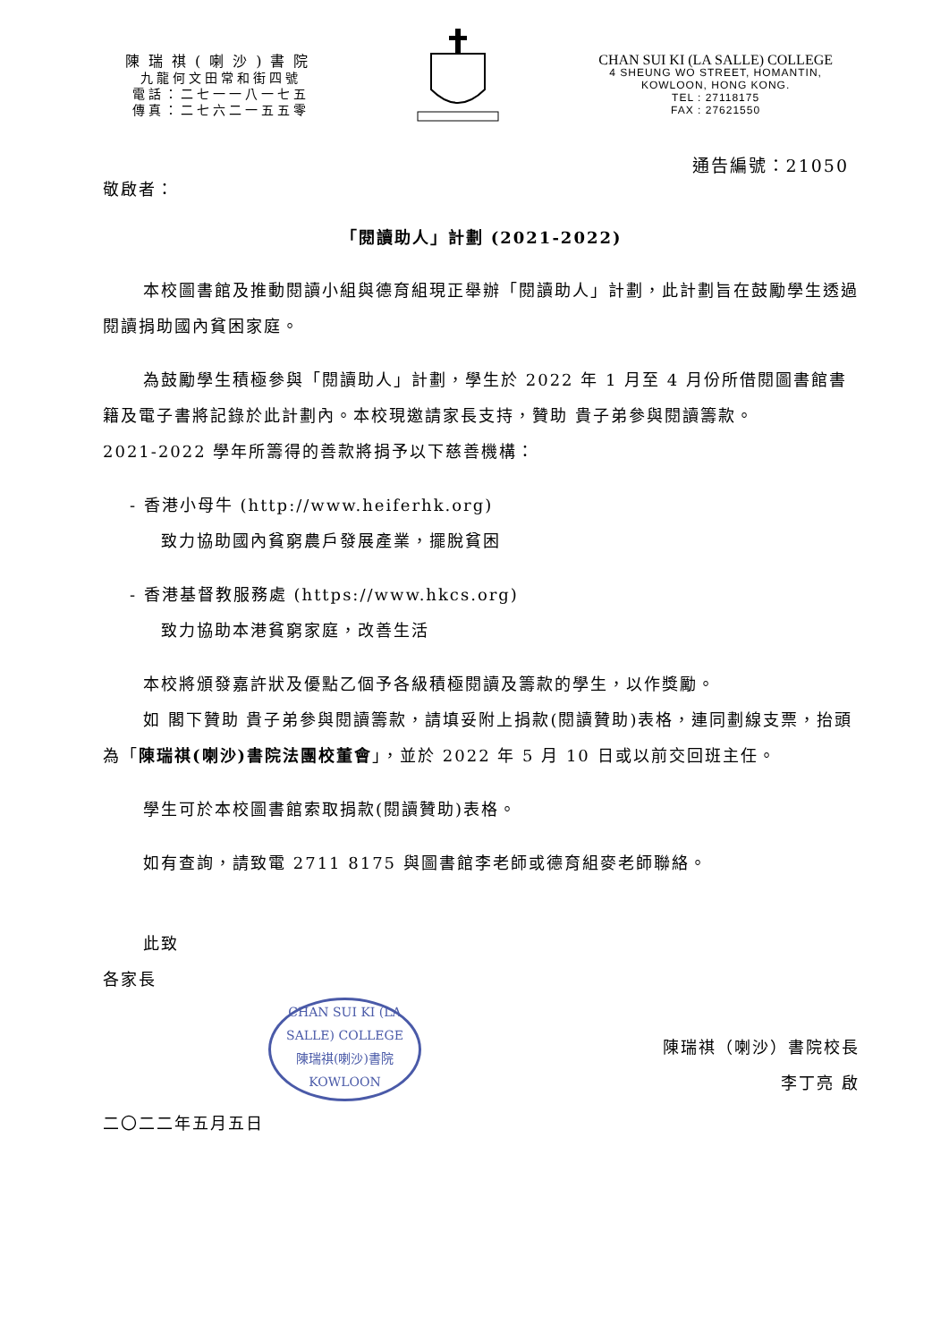陳瑞祺(喇沙)書院
九龍何文田常和街四號
電話：二七一一八一七五
傳真：二七六二一五五零
CHAN SUI KI (LA SALLE) COLLEGE
4 SHEUNG WO STREET, HOMANTIN,
KOWLOON, HONG KONG.
TEL : 27118175
FAX : 27621550
通告編號：21050
敬啟者：
「閱讀助人」計劃 (2021-2022)
本校圖書館及推動閱讀小組與德育組現正舉辦「閱讀助人」計劃，此計劃旨在鼓勵學生透過閱讀捐助國內貧困家庭。
為鼓勵學生積極參與「閱讀助人」計劃，學生於 2022 年 1 月至 4 月份所借閱圖書館書籍及電子書將記錄於此計劃內。本校現邀請家長支持，贊助 貴子弟參與閱讀籌款。
2021-2022 學年所籌得的善款將捐予以下慈善機構：
- 香港小母牛 (http://www.heiferhk.org)
致力協助國內貧窮農戶發展產業，擺脫貧困
- 香港基督教服務處 (https://www.hkcs.org)
致力協助本港貧窮家庭，改善生活
本校將頒發嘉許狀及優點乙個予各級積極閱讀及籌款的學生，以作獎勵。
如 閣下贊助 貴子弟參與閱讀籌款，請填妥附上捐款(閱讀贊助)表格，連同劃線支票，抬頭為「陳瑞祺(喇沙)書院法團校董會」，並於 2022 年 5 月 10 日或以前交回班主任。
學生可於本校圖書館索取捐款(閱讀贊助)表格。
如有查詢，請致電 2711 8175 與圖書館李老師或德育組麥老師聯絡。
此致
各家長
CHAN SUI KI (LA SALLE) COLLEGE
陳瑞祺(喇沙)書院
KOWLOON
陳瑞祺（喇沙）書院校長
李丁亮 啟
二〇二二年五月五日